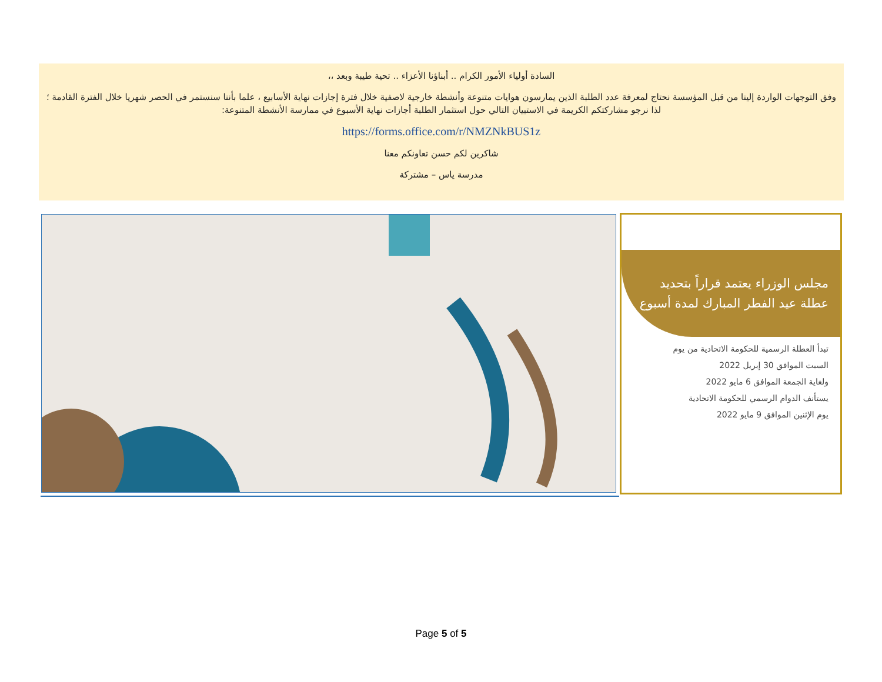السادة أولياء الأمور الكرام .. أبناؤنا الأعزاء .. تحية طيبة وبعد ،،
وفق التوجهات الواردة إلينا من قبل المؤسسة نحتاج لمعرفة عدد الطلبة الذين يمارسون هوايات متنوعة وأنشطة خارجية لاصفية خلال فترة إجازات نهاية الأسابيع ، علما بأننا سنستمر في الحصر شهريا خلال الفترة القادمة ؛ لذا نرجو مشاركتكم الكريمة في الاستبيان التالي حول استثمار الطلبة أجازات نهاية الأسبوع في ممارسة الأنشطة المتنوعة:
https://forms.office.com/r/NMZNkBUS1z
شاكرين لكم حسن تعاونكم معنا
مدرسة ياس – مشتركة
مجلس الوزراء يعتمد قراراً بتحديد عطلة عيد الفطر المبارك لمدة أسبوع
تبدأ العطلة الرسمية للحكومة الاتحادية من يوم
السبت الموافق 30 إبريل 2022
ولغاية الجمعة الموافق 6 مايو 2022
يستأنف الدوام الرسمي للحكومة الاتحادية
يوم الإثنين الموافق 9 مايو 2022
Page 5 of 5